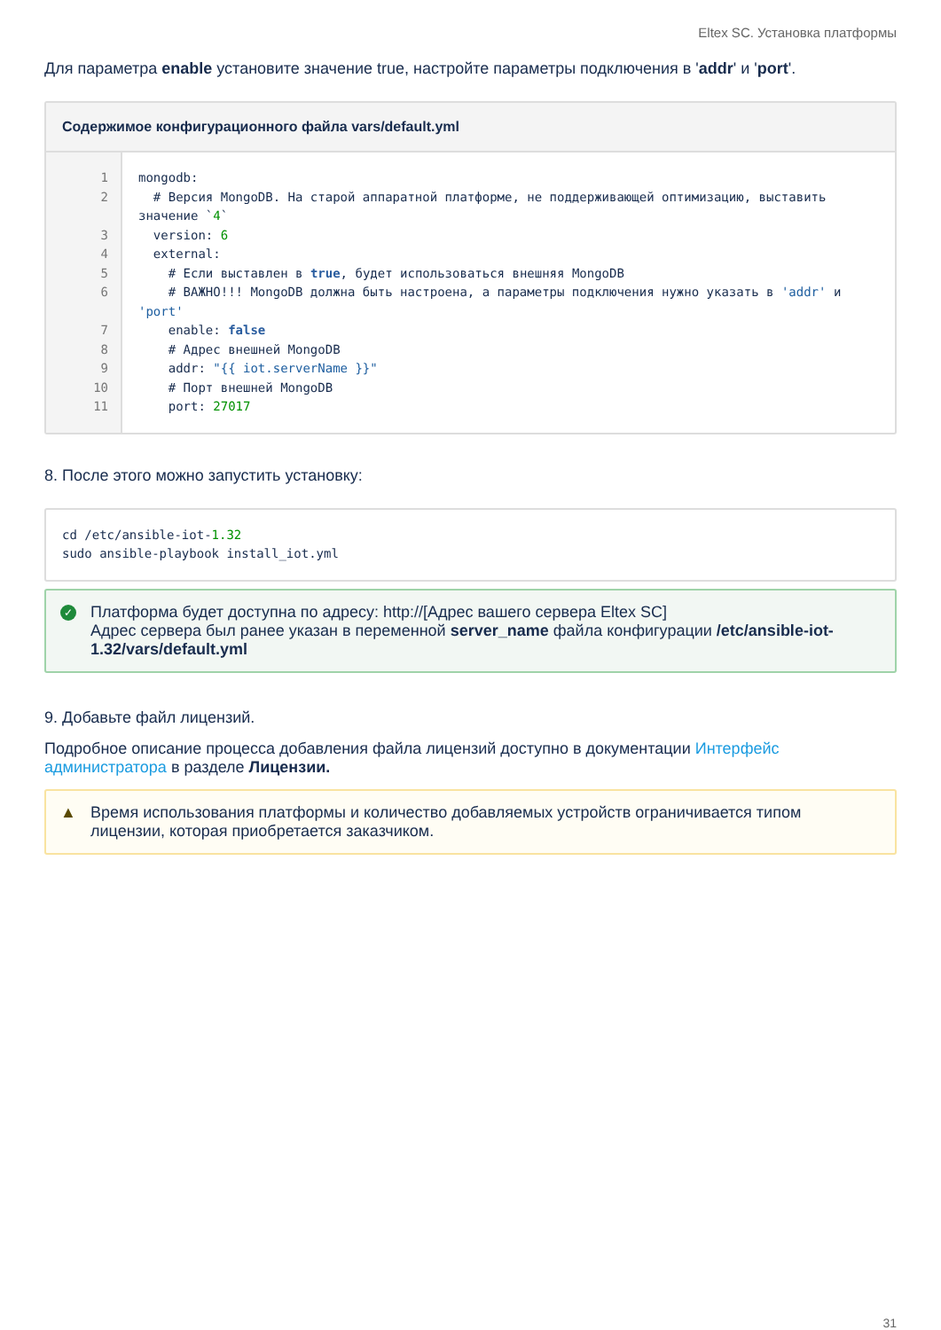Eltex SC. Установка платформы
Для параметра enable установите значение true, настройте параметры подключения в 'addr' и 'port'.
Содержимое конфигурационного файла vars/default.yml
1
2
3
4
5
6
7
8
9
10
11
mongodb: # Версия MongoDB. На старой аппаратной платформе, не поддерживающей оптимизацию, выставить значение `4` version: 6 external: # Если выставлен в true, будет использоваться внешняя MongoDB # ВАЖНО!!! MongoDB должна быть настроена, а параметры подключения нужно указать в 'addr' и 'port' enable: false # Адрес внешней MongoDB addr: "{{ iot.serverName }}" # Порт внешней MongoDB port: 27017
8. После этого можно запустить установку:
cd /etc/ansible-iot-1.32 sudo ansible-playbook install_iot.yml
✓ Платформа будет доступна по адресу: http://[Адрес вашего сервера Eltex SC]
Адрес сервера был ранее указан в переменной server_name файла конфигурации /etc/ansible-iot-1.32/vars/default.yml
9. Добавьте файл лицензий.
Подробное описание процесса добавления файла лицензий доступно в документации Интерфейс администратора в разделе Лицензии.
▲ Время использования платформы и количество добавляемых устройств ограничивается типом лицензии, которая приобретается заказчиком.
31